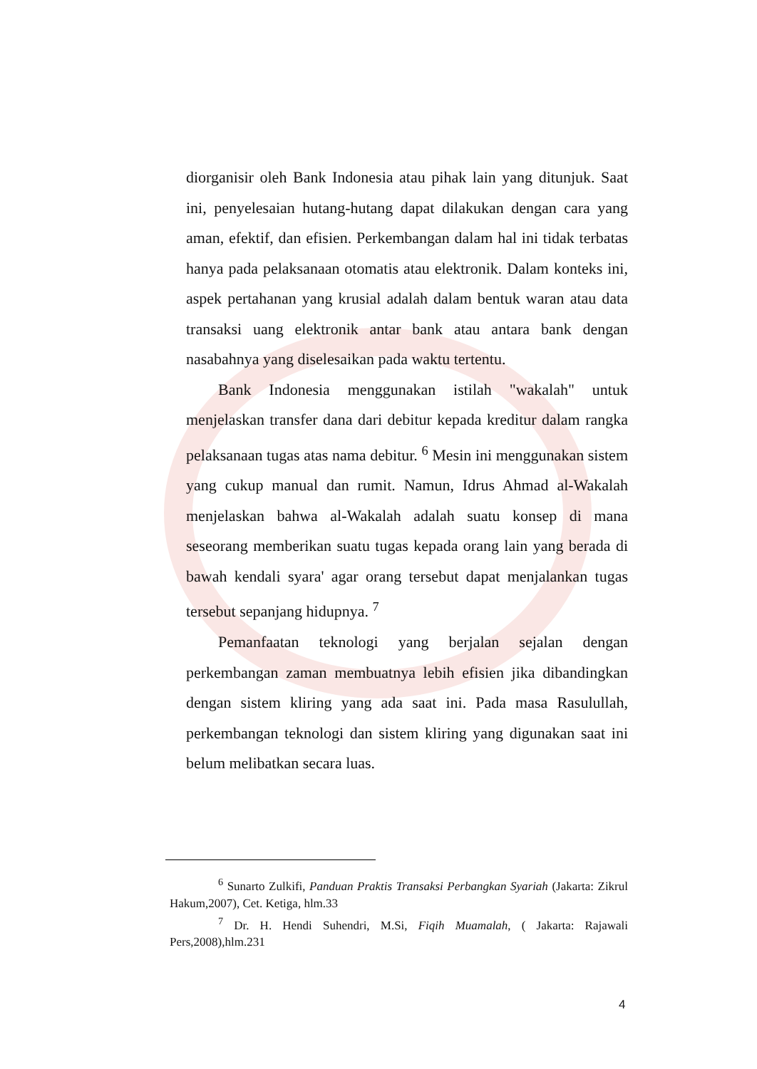diorganisir oleh Bank Indonesia atau pihak lain yang ditunjuk. Saat ini, penyelesaian hutang-hutang dapat dilakukan dengan cara yang aman, efektif, dan efisien. Perkembangan dalam hal ini tidak terbatas hanya pada pelaksanaan otomatis atau elektronik. Dalam konteks ini, aspek pertahanan yang krusial adalah dalam bentuk waran atau data transaksi uang elektronik antar bank atau antara bank dengan nasabahnya yang diselesaikan pada waktu tertentu.
Bank Indonesia menggunakan istilah "wakalah" untuk menjelaskan transfer dana dari debitur kepada kreditur dalam rangka pelaksanaan tugas atas nama debitur. <sup>6</sup> Mesin ini menggunakan sistem yang cukup manual dan rumit. Namun, Idrus Ahmad al-Wakalah menjelaskan bahwa al-Wakalah adalah suatu konsep di mana seseorang memberikan suatu tugas kepada orang lain yang berada di bawah kendali syara' agar orang tersebut dapat menjalankan tugas tersebut sepanjang hidupnya. <sup>7</sup>
Pemanfaatan teknologi yang berjalan sejalan dengan perkembangan zaman membuatnya lebih efisien jika dibandingkan dengan sistem kliring yang ada saat ini. Pada masa Rasulullah, perkembangan teknologi dan sistem kliring yang digunakan saat ini belum melibatkan secara luas.
<sup>6</sup> Sunarto Zulkifi, Panduan Praktis Transaksi Perbangkan Syariah (Jakarta: Zikrul Hakum,2007), Cet. Ketiga, hlm.33
<sup>7</sup> Dr. H. Hendi Suhendri, M.Si, Fiqih Muamalah, ( Jakarta: Rajawali Pers,2008),hlm.231
4